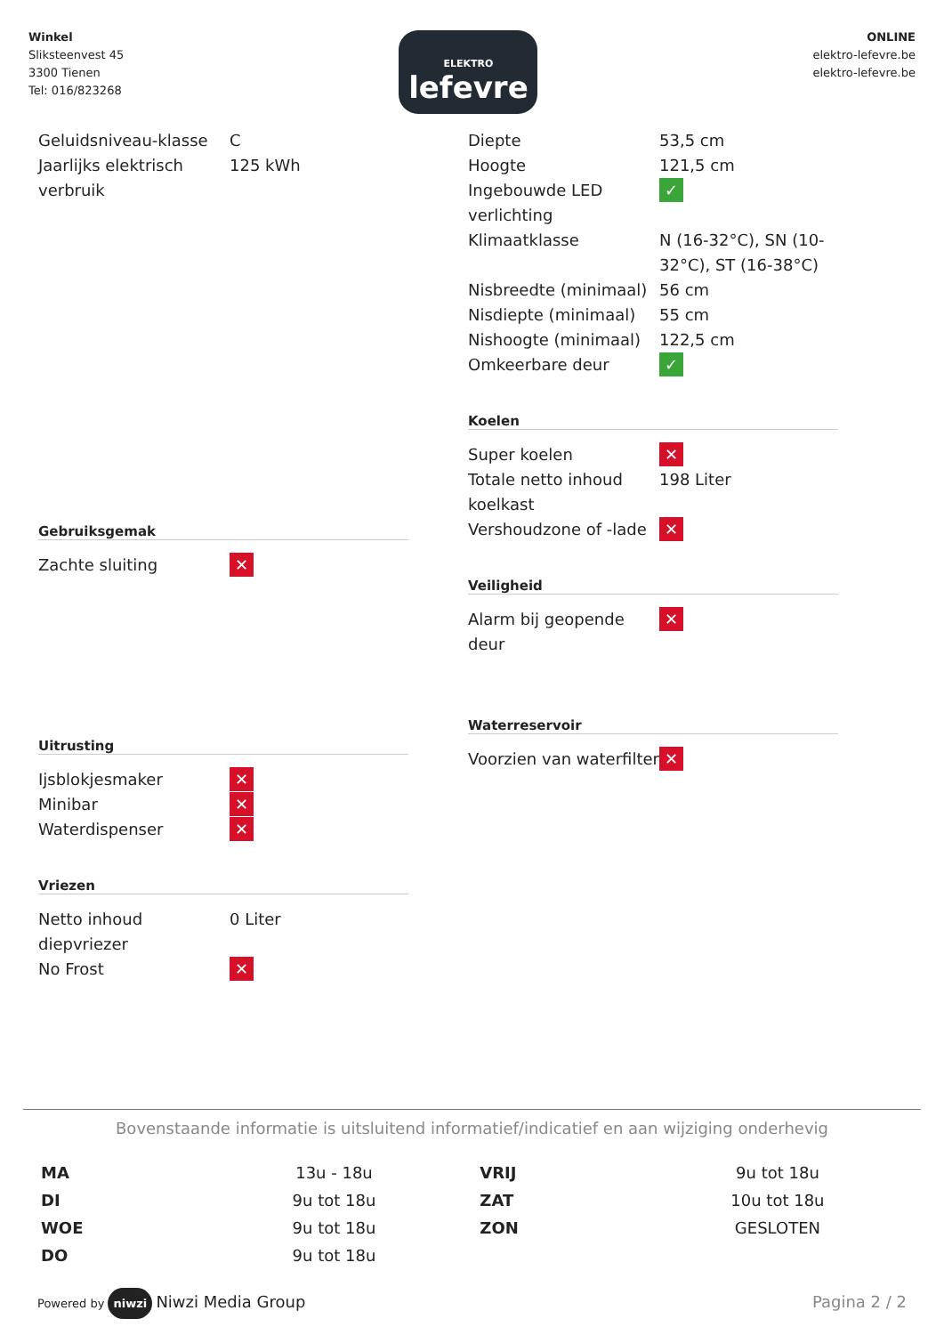Winkel
Sliksteenvest 45
3300 Tienen
Tel: 016/823268
ELEKTRO
lefevre
ONLINE
elektro-lefevre.be
elektro-lefevre.be
| Geluidsniveau-klasse | C |
| Jaarlijks elektrisch verbruik | 125 kWh |
Gebruiksgemak
| Zachte sluiting | ✕ |
Uitrusting
| Ijsblokjesmaker | ✕ |
| Minibar | ✕ |
| Waterdispenser | ✕ |
Vriezen
| Netto inhoud diepvriezer | 0 Liter |
| No Frost | ✕ |
| Diepte | 53,5 cm |
| Hoogte | 121,5 cm |
| Ingebouwde LED verlichting | ✓ |
| Klimaatklasse | N (16-32°C), SN (10-32°C), ST (16-38°C) |
| Nisbreedte (minimaal) | 56 cm |
| Nisdiepte (minimaal) | 55 cm |
| Nishoogte (minimaal) | 122,5 cm |
| Omkeerbare deur | ✓ |
Koelen
| Super koelen | ✕ |
| Totale netto inhoud koelkast | 198 Liter |
| Vershoudzone of -lade | ✕ |
Veiligheid
| Alarm bij geopende deur | ✕ |
Waterreservoir
| Voorzien van waterfilter | ✕ |
Bovenstaande informatie is uitsluitend informatief/indicatief en aan wijziging onderhevig
| MA | 13u - 18u | VRIJ | 9u tot 18u |
| DI | 9u tot 18u | ZAT | 10u tot 18u |
| WOE | 9u tot 18u | ZON | GESLOTEN |
| DO | 9u tot 18u | | |
Powered by niwzi Niwzi Media Group
Pagina 2 / 2